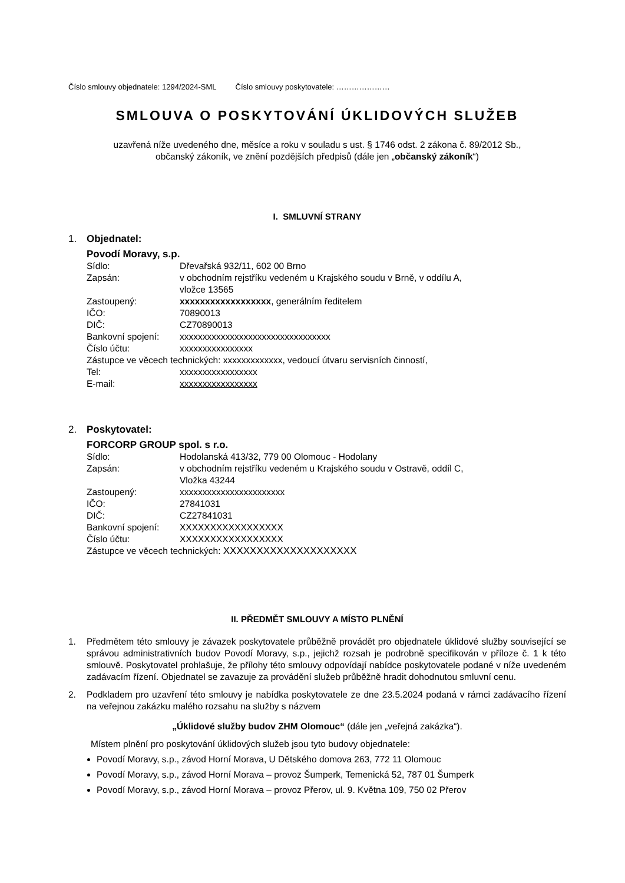Číslo smlouvy objednatele: 1294/2024-SML Číslo smlouvy poskytovatele: …………………
SMLOUVA O POSKYTOVÁNÍ ÚKLIDOVÝCH SLUŽEB
uzavřená níže uvedeného dne, měsíce a roku v souladu s ust. § 1746 odst. 2 zákona č. 89/2012 Sb.,
občanský zákoník, ve znění pozdějších předpisů (dále jen „občanský zákoník“)
I. SMLUVNÍ STRANY
1. Objednatel:
Povodí Moravy, s.p.
Sídlo: Dřevařská 932/11, 602 00 Brno
Zapsán: v obchodním rejstříku vedeném u Krajského soudu v Brně, v oddílu A,
vložce 13565
Zastoupený: xxxxxxxxxxxxxxxxxx, generálním ředitelem
IČO: 70890013
DIČ: CZ70890013
Bankovní spojení: xxxxxxxxxxxxxxxxxxxxxxxxxxxxxxxxx
Číslo účtu: xxxxxxxxxxxxxxxx
Zástupce ve věcech technických: xxxxxxxxxxxxx, vedoucí útvaru servisních činností,
Tel: xxxxxxxxxxxxxxxxx
E-mail: xxxxxxxxxxxxxxxxx
2. Poskytovatel:
FORCORP GROUP spol. s r.o.
Sídlo: Hodolanská 413/32, 779 00 Olomouc - Hodolany
Zapsán: v obchodním rejstříku vedeném u Krajského soudu v Ostravě, oddíl C,
Vložka 43244
Zastoupený: xxxxxxxxxxxxxxxxxxxxxxx
IČO: 27841031
DIČ: CZ27841031
Bankovní spojení: XXXXXXXXXXXXXXXXX
Číslo účtu: XXXXXXXXXXXXXXXXX
Zástupce ve věcech technických: XXXXXXXXXXXXXXXXXXXX
II. PŘEDMĚT SMLOUVY A MÍSTO PLNĚNÍ
1. Předmětem této smlouvy je závazek poskytovatele průběžně provádět pro objednatele úklidové služby související se správou administrativních budov Povodí Moravy, s.p., jejichž rozsah je podrobně specifikován v příloze č. 1 k této smlouvě. Poskytovatel prohlašuje, že přílohy této smlouvy odpovídají nabídce poskytovatele podané v níže uvedeném zadávacím řízení. Objednatel se zavazuje za provádění služeb průběžně hradit dohodnutou smluvní cenu.
2. Podkladem pro uzavření této smlouvy je nabídka poskytovatele ze dne 23.5.2024 podaná v rámci zadávacího řízení na veřejnou zakázku malého rozsahu na služby s názvem
„Úklidové služby budov ZHM Olomouc“ (dále jen „veřejná zakázka“).
Místem plnění pro poskytování úklidových služeb jsou tyto budovy objednatele:
Povodí Moravy, s.p., závod Horní Morava, U Dětského domova 263, 772 11 Olomouc
Povodí Moravy, s.p., závod Horní Morava – provoz Šumperk, Temenická 52, 787 01 Šumperk
Povodí Moravy, s.p., závod Horní Morava – provoz Přerov, ul. 9. Května 109, 750 02 Přerov